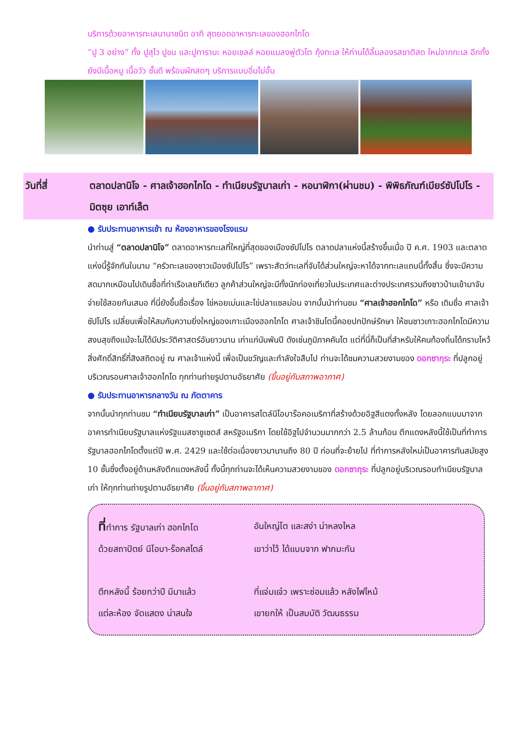บริการด้วยอาหารทะเลนานาชนิด อาทิ สุดยอดอาหารทะเลของฮอกไกโด
“ปู 3 อย่าง” ทั้ง ปูสุไว ปูขน และปูทาราบะ หอยเชลล์ หอยแมลงพู่ตัวโต กุ้งทะเล ให้ท่านได้ลิ้มลองรสชาติสด ใหม่จากทะเล อีกทั้งยังมีเนื้อหมู เนื้อวัว ชั้นดี พร้อมผักสดๆ บริการแบบอิ่มไม่อั้น
วันที่สี่ ตลาดปลานิโจ - ศาลเจ้าฮอกไกโด - ทำเนียบรัฐบาลเก่า - หอนาฬิกา(ผ่านชม) - พิพิธภัณฑ์เบียร์ซัปโปโร - มิตซุย เอาท์เล็ต
● รับประทานอาหารเช้า ณ ห้องอาหารของโรงแรม
นำท่านสู่ “ตลาดปลานิโจ” ตลาดอาหารทะเลที่ใหญ่ที่สุดของเมืองซัปโปโร ตลาดปลาแห่งนี้สร้างขึ้นเมื่อ ปี ค.ศ. 1903 และตลาดแห่งนี้รู้จักกันในนาม “ครัวทะเลของชาวเมืองซัปโปโร” เพราะสัตว์ทะเลที่จับได้ส่วนใหญ่จะหาได้จากทะเลแถบนี้ทั้งสิ้น ซึ่งจะมีความสดมากเหมือนไปเดินซื้อที่ท่าเรือเลยทีเดียว ลูกค้าส่วนใหญ่จะมีทั้งนักท่องเที่ยวในประเทศและต่างประเทศรวมถึงชาวบ้านเข้ามาจับจ่ายใช้สอยกันเสมอ ที่นี่ยังขึ้นชื่อเรื่อง ไข่หอยเม่นและไข่ปลาแซลม่อน จากนั้นนำท่านชม “ศาลเจ้าฮอกไกโด” หรือ เดิมชื่อ ศาลเจ้าซัปโปโร เปลี่ยนเพื่อให้สมกับความยิ่งใหญ่ของเกาะเมืองฮอกไกโด ศาลเจ้าชินโตนี้คอยปกปักษ์รักษา ให้ชนชาวเกาะฮอกไกโดมีความสงบสุขถึงแม้จะไม่ได้มีประวัติศาสตร์อันยาวนาน เก่าแก่นับพันปี ดังเช่นภูมิภาคคันโต แต่ที่นี่ก็เป็นที่สำหรับให้คนท้องถิ่นได้กราบไหว้สิ่งศักดิ์สิทธิ์ที่สิงสถิตอยู่ ณ ศาลเจ้าแห่งนี้ เพื่อเป็นขวัญและกำลังใจสืบไป ท่านจะได้ชมความสวยงามของ ดอกซากุระ ที่ปลูกอยู่บริเวณรอบศาลเจ้าฮอกไกโด ทุกท่านถ่ายรูปตามอัธยาศัย (ขึ้นอยู่กับสภาพอากาศ)
● รับประทานอาหารกลางวัน ณ ภัตตาคาร
จากนั้นนำทุกท่านชม “ทำเนียบรัฐบาลเก่า” เป็นอาคารสไตล์นีโอบาร๊อคอเมริกาที่สร้างด้วยอิฐสีแดงทั้งหลัง โดยลอกแบบมาจากอาคารทำเนียบรัฐบาลแห่งรัฐแมสซาชูเซตส์ สหรัฐอเมริกา โดยใช้อิฐไปจำนวนมากกว่า 2.5 ล้านก้อน ตึกแดงหลังนี้ใช้เป็นที่ทำการรัฐบาลฮอกไกโดตั้งแต่ปี พ.ศ. 2429 และใช้ต่อเนื่องยาวมานานถึง 80 ปี ก่อนที่จะย้ายไป ที่ทำการหลังใหม่เป็นอาคารทันสมัยสูง 10 ชั้นซึ่งตั้งอยู่ด้านหลังตึกแดงหลังนี้ ทั้งนี้ทุกท่านจะได้เห็นความสวยงามของ ดอกซากุระ ที่ปลูกอยู่บริเวณรอบทำเนียบรัฐบาลเก่า ให้ทุกท่านถ่ายรูปตามอัธยาศัย (ขึ้นอยู่กับสภาพอากาศ)
ที่ทำการ รัฐบาลเก่า ฮอกไกโด
อันใหญ่โต และสง่า น่าหลงไหล
ด้วยสถาปัตย์ นีโอบา-ร๊อคสไตล์
เขาว่าไว้ ได้แบบจาก ฟากมะกัน
ตึกหลังนี้ ร้อยกว่าปี มีมาแล้ว
ที่แจ่มแจ๋ว เพราะซ่อมแล้ว หลังไฟไหม้
แต่ละห้อง จัดแสดง น่าสนใจ
เขายกให้ เป็นสมบัติ วัฒนธรรม